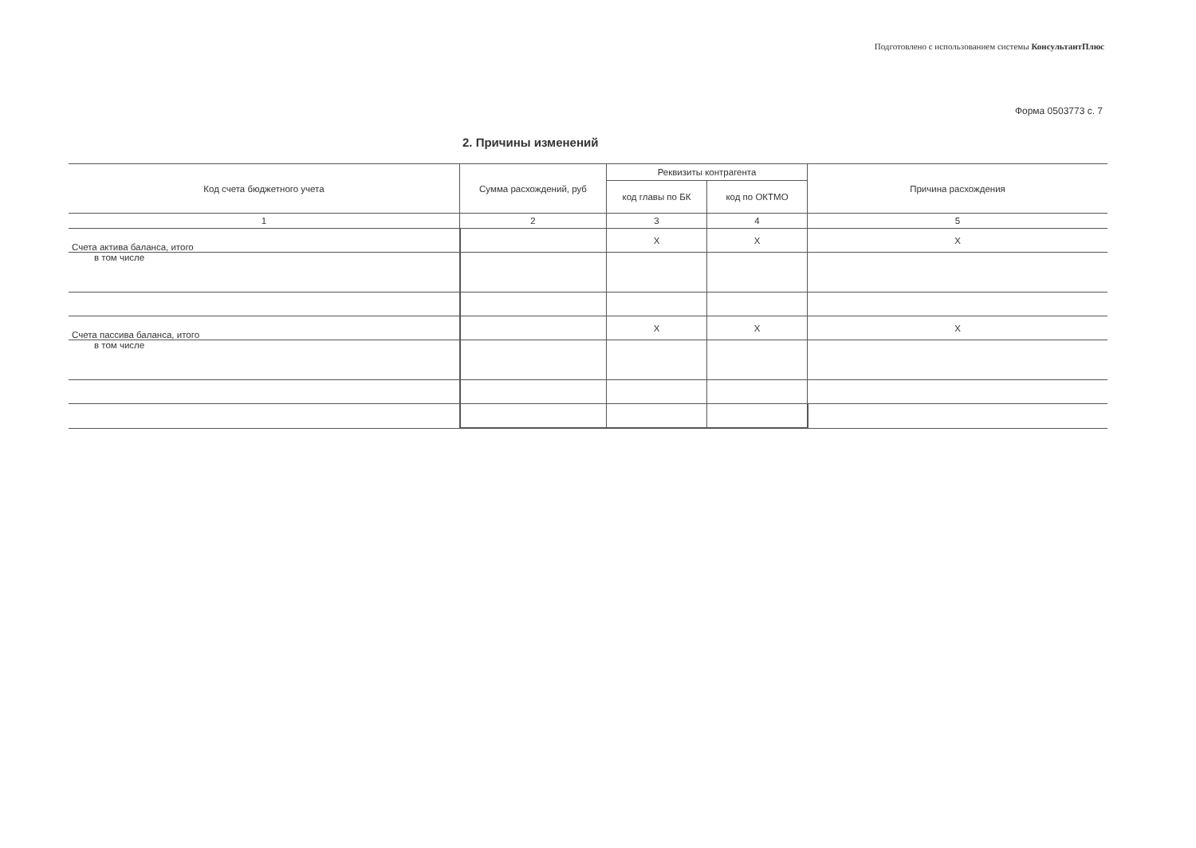Подготовлено с использованием системы КонсультантПлюс
Форма 0503773 с. 7
2. Причины изменений
| Код счета бюджетного учета | Сумма расхождений, руб | Реквизиты контрагента | | Причина расхождения |
| --- | --- | --- | --- | --- |
| | | код главы по БК | код по ОКТМО | |
| 1 | 2 | 3 | 4 | 5 |
| Счета актива баланса, итого | | X | X | X |
| в том числе | | | | |
| Счета пассива баланса, итого | | X | X | X |
| в том числе | | | | |